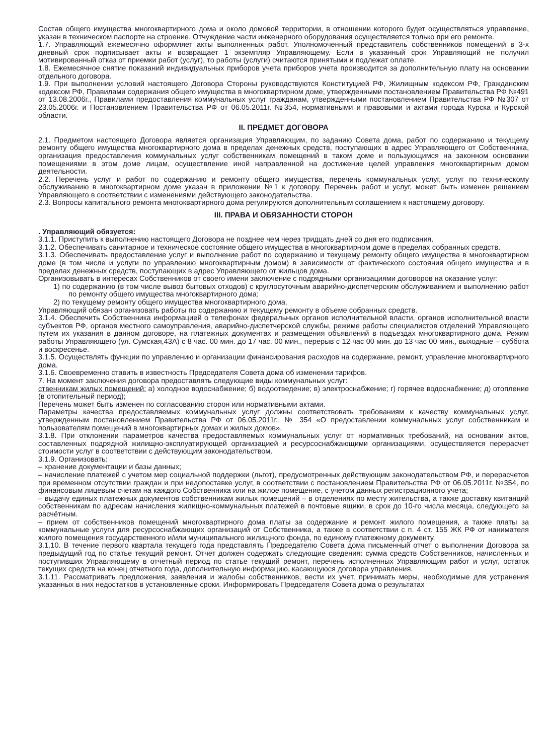Состав общего имущества многоквартирного дома и около домовой территории, в отношении которого будет осуществляться управление, указан в техническом паспорте на строение. Отчуждение части инженерного оборудования осуществляется только при его ремонте.
1.7. Управляющий ежемесячно оформляет акты выполненных работ. Уполномоченный представитель собственников помещений в 3-х дневный срок подписывает акты и возвращает 1 экземпляр Управляющему. Если в указанный срок Управляющий не получил мотивированный отказ от приемки работ (услуг), то работы (услуги) считаются принятыми и подлежат оплате.
1.8. Ежемесячное снятие показаний индивидуальных приборов учета приборов учета производится за дополнительную плату на основании отдельного договора.
1.9. При выполнении условий настоящего Договора Стороны руководствуются Конституцией РФ, Жилищным кодексом РФ, Гражданским кодексом РФ, Правилами содержания общего имущества в многоквартирном доме, утвержденными постановлением Правительства РФ №491 от 13.08.2006г., Правилами предоставления коммунальных услуг гражданам, утвержденными постановлением Правительства РФ №307 от 23.05.2006г. и Постановлением Правительства РФ от 06.05.2011г. №354, нормативными и правовыми и актами города Курска и Курской области.
II. ПРЕДМЕТ ДОГОВОРА
2.1. Предметом настоящего Договора является организация Управляющим, по заданию Совета дома, работ по содержанию и текущему ремонту общего имущества многоквартирного дома в пределах денежных средств, поступающих в адрес Управляющего от Собственника, организация предоставления коммунальных услуг собственникам помещений в таком доме и пользующимся на законном основании помещениями в этом доме лицам, осуществление иной направленной на достижение целей управления многоквартирным домом деятельности.
2.2. Перечень услуг и работ по содержанию и ремонту общего имущества, перечень коммунальных услуг, услуг по техническому обслуживанию в многоквартирном доме указан в приложении №1 к договору. Перечень работ и услуг, может быть изменен решением Управляющего в соответствии с изменениями действующего законодательства.
2.3. Вопросы капитального ремонта многоквартирного дома регулируются дополнительным соглашением к настоящему договору.
III. ПРАВА И ОБЯЗАННОСТИ СТОРОН
. Управляющий обязуется:
3.1.1. Приступить к выполнению настоящего Договора не позднее чем через тридцать дней со дня его подписания.
3.1.2. Обеспечивать санитарное и техническое состояние общего имущества в многоквартирном доме в пределах собранных средств.
3.1.3. Обеспечивать предоставление услуг и выполнение работ по содержанию и текущему ремонту общего имущества в многоквартирном доме (в том числе и услуги по управлению многоквартирным домом) в зависимости от фактического состояния общего имущества и в пределах денежных средств, поступающих в адрес Управляющего от жильцов дома.
Организовывать в интересах Собственников от своего имени заключение с подрядными организациями договоров на оказание услуг:
1) по содержанию (в том числе вывоз бытовых отходов) с круглосуточным аварийно-диспетчерским обслуживанием и выполнению работ по ремонту общего имущества многоквартирного дома;
2) по текущему ремонту общего имущества многоквартирного дома.
Управляющий обязан организовать работы по содержанию и текущему ремонту в объеме собранных средств.
3.1.4. Обеспечить Собственника информацией о телефонах федеральных органов исполнительной власти, органов исполнительной власти субъектов РФ, органов местного самоуправления, аварийно-диспетчерской службы, режиме работы специалистов отделений Управляющего путем их указания в данном договоре, на платежных документах и размещения объявлений в подъездах многоквартирного дома. Режим работы Управляющего (ул. Сумская,43А) с 8 час. 00 мин. до 17 час. 00 мин., перерыв с 12 час 00 мин. до 13 час 00 мин., выходные – суббота и воскресенье.
3.1.5. Осуществлять функции по управлению и организации финансирования расходов на содержание, ремонт, управление многоквартирного дома.
3.1.6. Своевременно ставить в известность Председателя Совета дома об изменении тарифов.
7. На момент заключения договора предоставлять следующие виды коммунальных услуг:
ственникам жилых помещений: а) холодное водоснабжение; б) водоотведение; в) электроснабжение; г) горячее водоснабжение; д) отопление (в отопительный период);
Перечень может быть изменен по согласованию сторон или нормативными актами.
Параметры качества предоставляемых коммунальных услуг должны соответствовать требованиям к качеству коммунальных услуг, утвержденным постановлением Правительства РФ от 06.05.2011г.. № 354 «О предоставлении коммунальных услуг собственникам и пользователям помещений в многоквартирных домах и жилых домов».
3.1.8. При отклонении параметров качества предоставляемых коммунальных услуг от нормативных требований, на основании актов, составленных подрядной жилищно-эксплуатирующей организацией и ресурсоснабжающими организациями, осуществляется перерасчет стоимости услуг в соответствии с действующим законодательством.
3.1.9. Организовать:
– хранение документации и базы данных;
– начисление платежей с учетом мер социальной поддержки (льгот), предусмотренных действующим законодательством РФ, и перерасчетов при временном отсутствии граждан и при недопоставке услуг, в соответствии с постановлением Правительства РФ от 06.05.2011г. №354, по финансовым лицевым счетам на каждого Собственника или на жилое помещение, с учетом данных регистрационного учета;
– выдачу единых платежных документов собственникам жилых помещений – в отделениях по месту жительства, а также доставку квитанций собственникам по адресам начисления жилищно-коммунальных платежей в почтовые ящики, в срок до 10-го числа месяца, следующего за расчётным.
– прием от собственников помещений многоквартирного дома платы за содержание и ремонт жилого помещения, а также платы за коммунальные услуги для ресурсоснабжающих организаций от Собственника, а также в соответствии с п. 4 ст. 155 ЖК РФ от нанимателя жилого помещения государственного и/или муниципального жилищного фонда, по единому платежному документу.
3.1.10. В течение первого квартала текущего года представлять Председателю Совета дома письменный отчет о выполнении Договора за предыдущий год по статье текущий ремонт. Отчет должен содержать следующие сведения: сумма средств Собственников, начисленных и поступивших Управляющему в отчетный период по статье текущий ремонт, перечень исполненных Управляющим работ и услуг, остаток текущих средств на конец отчетного года, дополнительную информацию, касающуюся договора управления.
3.1.11. Рассматривать предложения, заявления и жалобы собственников, вести их учет, принимать меры, необходимые для устранения указанных в них недостатков в установленные сроки. Информировать Председателя Совета дома о результатах